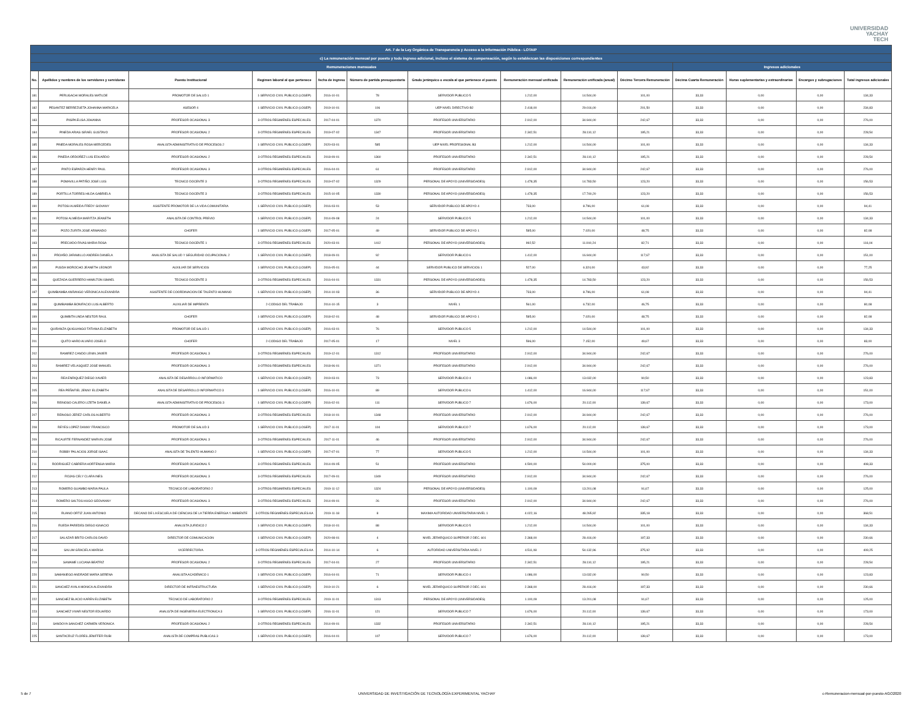UNIVERSIDAD
YACHAY
TECH
| Art. 7 de la Ley Orgánica de Transparencia y Acceso a la Información Pública - LOTAIP | | | | | | | | | | | | | |
| c) La remuneración mensual por puesto y todo ingreso adicional, incluso el sistema de compensación, según lo establezcan las disposiciones correspondientes | | | | | | | | | | | | | |
| Remuneraciones mensuales | | | | | | | | | | Ingresos adicionales | | | |
| No. | Apellidos y nombres de los servidores y servidoras | Puesto Institucional | Regimen laboral al que pertenece | fecha de ingreso | Número de partida presupuestaria | Grado jerárquico o escala al que pertenece el puesto | Remuneración mensual unificada | Remuneración unificada (anual) | Décimo Tercera Remuneración | Décima Cuarta Remuneración | Horas suplementarias y extraordinarias | Encargos y subrogaciones | Total ingresos adicionales |
| 181 | PERUGACHI MORALES MATILDE | PROMOTOR DE SALUD 1 | 1-SERVICIO CIVIL PUBLICO (LOSEP) | 2016-10-01 | 78 | SERVIDOR PUBLICO 5 | 1.212,00 | 14.544,00 | 101,00 | 33,33 | 0,00 | 0,00 | 134,33 |
| 182 | PESANTEZ BERREZUETA JOHANNA MARICELA | ASESOR 4 | 1-SERVICIO CIVIL PUBLICO (LOSEP) | 2019-10-01 | 106 | UEP NIVEL DIRECTIVO B2 | 2.418,00 | 29.016,00 | 201,50 | 33,33 | 0,00 | 0,00 | 234,83 |
| 183 | PIISPA ELISA JOHANNA | PROFESOR OCASIONAL 3 | 3-OTROS REGIMENES ESPECIALES | 2017-04-01 | 1370 | PROFESOR UNIVERSITARIO | 2.912,00 | 34.944,00 | 242,67 | 33,33 | 0,00 | 0,00 | 276,00 |
| 184 | PINEDA ARIAS ISRAEL GUSTAVO | PROFESOR OCASIONAL 2 | 3-OTROS REGIMENES ESPECIALES | 2019-07-02 | 1347 | PROFESOR UNIVERSITARIO | 2.342,51 | 28.110,12 | 195,21 | 33,33 | 0,00 | 0,00 | 228,54 |
| 185 | PINEDA MORALES ROSA MERCEDES | ANALISTA ADMINISTRATIVO DE PROCESOS 2 | 1-SERVICIO CIVIL PUBLICO (LOSEP) | 2020-03-01 | 585 | UEP NIVEL PROFESIONAL B3 | 1.212,00 | 14.544,00 | 101,00 | 33,33 | 0,00 | 0,00 | 134,33 |
| 186 | PINEDA ORDOÑEZ LUIS EDUARDO | PROFESOR OCASIONAL 2 | 3-OTROS REGIMENES ESPECIALES | 2018-09-01 | 1360 | PROFESOR UNIVERSITARIO | 2.342,51 | 28.110,12 | 195,21 | 33,33 | 0,00 | 0,00 | 228,54 |
| 187 | PINTO ESPARZA HENRY PAUL | PROFESOR OCASIONAL 3 | 3-OTROS REGIMENES ESPECIALES | 2016-04-01 | 61 | PROFESOR UNIVERSITARIO | 2.912,00 | 34.944,00 | 242,67 | 33,33 | 0,00 | 0,00 | 276,00 |
| 188 | POMAVILLA PATIÑO JOSE LUIS | TECNICO DOCENTE 3 | 3-OTROS REGIMENES ESPECIALES | 2019-07-02 | 1329 | PERSONAL DE APOYO (UNIVERSIDADES) | 1.478,35 | 14.783,50 | 123,20 | 33,33 | 0,00 | 0,00 | 156,53 |
| 189 | PORTILLA TORRES HILDA GABRIELA | TECNICO DOCENTE 3 | 3-OTROS REGIMENES ESPECIALES | 2015-10-05 | 1330 | PERSONAL DE APOYO (UNIVERSIDADES) | 1.478,35 | 17.740,20 | 123,20 | 33,33 | 0,00 | 0,00 | 156,53 |
| 190 | POTOSI ALMEIDA FREDY GIOVANY | ASISTENTE PROMOTOR DE LA VIDA COMUNITARIA | 1-SERVICIO CIVIL PUBLICO (LOSEP) | 2016-03-01 | 53 | SERVIDOR PUBLICO DE APOYO 4 | 733,00 | 8.796,00 | 61,08 | 33,33 | 0,00 | 0,00 | 94,41 |
| 191 | POTOSI ALMEIDA MARITZA JEANETH | ANALISTA DE CONTROL PREVIO | 1-SERVICIO CIVIL PUBLICO (LOSEP) | 2014-09-08 | 24 | SERVIDOR PUBLICO 5 | 1.212,00 | 14.544,00 | 101,00 | 33,33 | 0,00 | 0,00 | 134,33 |
| 192 | POZO ZURITA JOSE ARMANDO | CHOFER | 1-SERVICIO CIVIL PUBLICO (LOSEP) | 2017-05-01 | 49 | SERVIDOR PUBLICO DE APOYO 1 | 585,00 | 7.020,00 | 48,75 | 33,33 | 0,00 | 0,00 | 82,08 |
| 193 | PRECIADO RIVAS MARIA ROSA | TECNICO DOCENTE 1 | 3-OTROS REGIMENES ESPECIALES | 2020-03-01 | 1412 | PERSONAL DE APOYO (UNIVERSIDADES) | 992,52 | 11.910,24 | 82,71 | 33,33 | 0,00 | 0,00 | 116,04 |
| 194 | PROAÑO JARAMILLO ANDREA DANIELA | ANALISTA DE SALUD Y SEGURIDAD OCUPACIONAL 2 | 1-SERVICIO CIVIL PUBLICO (LOSEP) | 2018-09-01 | 92 | SERVIDOR PUBLICO 6 | 1.412,00 | 16.944,00 | 117,67 | 33,33 | 0,00 | 0,00 | 151,00 |
| 195 | PUSDA MOROCHO JEANETH LEONOR | AUXILIAR DE SERVICIOS | 1-SERVICIO CIVIL PUBLICO (LOSEP) | 2016-05-01 | 44 | SERVIDOR PUBLICO DE SERVICIOS 1 | 527,00 | 6.324,00 | 43,92 | 33,33 | 0,00 | 0,00 | 77,25 |
| 196 | QUEZADA GUERRERO HAMILTON ISMAEL | TECNICO DOCENTE 3 | 3-OTROS REGIMENES ESPECIALES | 2016-04-01 | 1331 | PERSONAL DE APOYO (UNIVERSIDADES) | 1.478,35 | 14.783,50 | 123,20 | 33,33 | 0,00 | 0,00 | 156,53 |
| 197 | QUIMBIAMBA ANRANGO VERONICA ALEXANDRA | ASISTENTE DE COORDINACION DE TALENTO HUMANO | 1-SERVICIO CIVIL PUBLICO (LOSEP) | 2014-10-03 | 36 | SERVIDOR PUBLICO DE APOYO 4 | 733,00 | 8.796,00 | 61,08 | 33,33 | 0,00 | 0,00 | 94,41 |
| 198 | QUIMBIAMBA BONIFACIO LUIS ALBERTO | AUXILIAR DE IMPRENTA | 2-CODIGO DEL TRABAJO | 2014-10-15 | 3 | NIVEL 1 | 561,00 | 6.732,00 | 46,75 | 33,33 | 0,00 | 0,00 | 80,08 |
| 199 | QUIMBITA UNDA NESTOR RAUL | CHOFER | 1-SERVICIO CIVIL PUBLICO (LOSEP) | 2018-02-01 | 48 | SERVIDOR PUBLICO DE APOYO 1 | 585,00 | 7.020,00 | 48,75 | 33,33 | 0,00 | 0,00 | 82,08 |
| 200 | QUIRANZA QUIGUANGO TATIANA ELIZABETH | PROMOTOR DE SALUD 1 | 1-SERVICIO CIVIL PUBLICO (LOSEP) | 2016-03-01 | 76 | SERVIDOR PUBLICO 5 | 1.212,00 | 14.544,00 | 101,00 | 33,33 | 0,00 | 0,00 | 134,33 |
| 201 | QUITO HARO ALVARO JOSELO | CHOFER | 2-CODIGO DEL TRABAJO | 2017-05-01 | 17 | NIVEL 3 | 596,00 | 7.152,00 | 49,67 | 33,33 | 0,00 | 0,00 | 83,00 |
| 202 | RAMIREZ CANDO LENIN JAVIER | PROFESOR OCASIONAL 3 | 3-OTROS REGIMENES ESPECIALES | 2019-12-01 | 1312 | PROFESOR UNIVERSITARIO | 2.912,00 | 34.944,00 | 242,67 | 33,33 | 0,00 | 0,00 | 276,00 |
| 203 | RAMIREZ VELASQUEZ JOSE MANUEL | PROFESOR OCASIONAL 3 | 3-OTROS REGIMENES ESPECIALES | 2018-06-01 | 1371 | PROFESOR UNIVERSITARIO | 2.912,00 | 34.944,00 | 242,67 | 33,33 | 0,00 | 0,00 | 276,00 |
| 204 | REA ENRIQUEZ DIEGO XAVIER | ANALISTA DE DESARROLLO INFORMATICO | 1-SERVICIO CIVIL PUBLICO (LOSEP) | 2019-03-01 | 73 | SERVIDOR PUBLICO 4 | 1.086,00 | 13.032,00 | 90,50 | 33,33 | 0,00 | 0,00 | 123,83 |
| 205 | REA PEÑAFIEL JENNY ELIZABETH | ANALISTA DE DESARROLLO INFORMATICO 3 | 1-SERVICIO CIVIL PUBLICO (LOSEP) | 2016-10-01 | 89 | SERVIDOR PUBLICO 6 | 1.412,00 | 16.944,00 | 117,67 | 33,33 | 0,00 | 0,00 | 151,00 |
| 206 | REINOSO CALERO LIZETH DANIELA | ANALISTA ADMINISTRATIVO DE PROCESOS 3 | 1-SERVICIO CIVIL PUBLICO (LOSEP) | 2016-02-01 | 111 | SERVIDOR PUBLICO 7 | 1.676,00 | 20.112,00 | 139,67 | 33,33 | 0,00 | 0,00 | 173,00 |
| 207 | REINOSO JEREZ CARLOS ALBERTO | PROFESOR OCASIONAL 3 | 3-OTROS REGIMENES ESPECIALES | 2018-10-01 | 1348 | PROFESOR UNIVERSITARIO | 2.912,00 | 34.944,00 | 242,67 | 33,33 | 0,00 | 0,00 | 276,00 |
| 208 | REYES LOPEZ DANNY FRANCISCO | PROMOTOR DE SALUD 3 | 1-SERVICIO CIVIL PUBLICO (LOSEP) | 2017-11-01 | 104 | SERVIDOR PUBLICO 7 | 1.676,00 | 20.112,00 | 139,67 | 33,33 | 0,00 | 0,00 | 173,00 |
| 209 | RICAURTE FERNANDEZ MARVIN JOSE | PROFESOR OCASIONAL 3 | 3-OTROS REGIMENES ESPECIALES | 2017-11-01 | 46 | PROFESOR UNIVERSITARIO | 2.912,00 | 34.944,00 | 242,67 | 33,33 | 0,00 | 0,00 | 276,00 |
| 210 | ROBBY PALACIOS JORGE ISAAC | ANALISTA DE TALENTO HUMANO 2 | 1-SERVICIO CIVIL PUBLICO (LOSEP) | 2017-07-01 | 77 | SERVIDOR PUBLICO 5 | 1.212,00 | 14.544,00 | 101,00 | 33,33 | 0,00 | 0,00 | 134,33 |
| 211 | RODRIGUEZ CABRERA HORTENSIA MARIA | PROFESOR OCASIONAL 5 | 3-OTROS REGIMENES ESPECIALES | 2014-09-05 | 51 | PROFESOR UNIVERSITARIO | 4.500,00 | 54.000,00 | 375,00 | 33,33 | 0,00 | 0,00 | 408,33 |
| 212 | ROJAS CELY CLARA INES | PROFESOR OCASIONAL 3 | 3-OTROS REGIMENES ESPECIALES | 2017-09-01 | 1349 | PROFESOR UNIVERSITARIO | 2.912,00 | 34.944,00 | 242,67 | 33,33 | 0,00 | 0,00 | 276,00 |
| 213 | ROMERO GUAMBO MARIA PAULA | TECNICO DE LABORATORIO 2 | 3-OTROS REGIMENES ESPECIALES | 2019-11-12 | 1324 | PERSONAL DE APOYO (UNIVERSIDADES) | 1.100,09 | 13.201,08 | 91,67 | 33,33 | 0,00 | 0,00 | 125,00 |
| 214 | ROMERO SALTOS HUGO GEOVANNY | PROFESOR OCASIONAL 3 | 3-OTROS REGIMENES ESPECIALES | 2014-09-01 | 26 | PROFESOR UNIVERSITARIO | 2.912,00 | 34.944,00 | 242,67 | 33,33 | 0,00 | 0,00 | 276,00 |
| 215 | RUANO ORTIZ JUAN ANTONIO | DECANO DE LA ESCUELA DE CIENCIAS DE LA TIERRA ENERGIA Y AMBIENTE | 3-OTROS REGIMENES ESPECIALES AA | 2019-11-18 | 8 | MAXIMA AUTORIDAD UNIVERSITARIA NIVEL 1 | 4.022,16 | 48.265,92 | 335,18 | 33,33 | 0,00 | 0,00 | 368,51 |
| 216 | RUEDA PAREDES DIEGO IGNACIO | ANALISTA JURIDICO 2 | 1-SERVICIO CIVIL PUBLICO (LOSEP) | 2018-10-01 | 88 | SERVIDOR PUBLICO 5 | 1.212,00 | 14.544,00 | 101,00 | 33,33 | 0,00 | 0,00 | 134,33 |
| 217 | SALAZAR BRITO CARLOS DAVID | DIRECTOR DE COMUNICACION | 1-SERVICIO CIVIL PUBLICO (LOSEP) | 2020-08-01 | 4 | NIVEL JERARQUICO SUPERIOR 2 DEC. 601 | 2.368,00 | 28.416,00 | 197,33 | 33,33 | 0,00 | 0,00 | 230,66 |
| 218 | SALUM GRACIELA MARISA | VICERRECTOR/A | 3-OTROS REGIMENES ESPECIALES AA | 2014-10-14 | 6 | AUTORIDAD UNIVERSITARIA NIVEL 2 | 4.511,08 | 54.132,96 | 375,92 | 33,33 | 0,00 | 0,00 | 409,25 |
| 219 | SAMAME LUCIANA BEATRIZ | PROFESOR OCASIONAL 2 | 3-OTROS REGIMENES ESPECIALES | 2017-04-01 | 27 | PROFESOR UNIVERSITARIO | 2.342,51 | 28.110,12 | 195,21 | 33,33 | 0,00 | 0,00 | 228,54 |
| 220 | SAMANIEGO ANDRADE MARIA SERENA | ANALISTA ACADÉMICO 1 | 1-SERVICIO CIVIL PUBLICO (LOSEP) | 2016-04-01 | 71 | SERVIDOR PUBLICO 4 | 1.086,00 | 13.032,00 | 90,50 | 33,33 | 0,00 | 0,00 | 123,83 |
| 221 | SANCHEZ AYALA MONICA ALEXANDRA | DIRECTOR DE INFRAESTRUCTURA | 1-SERVICIO CIVIL PUBLICO (LOSEP) | 2019-10-21 | 6 | NIVEL JERARQUICO SUPERIOR 2 DEC. 601 | 2.368,00 | 28.416,00 | 197,33 | 33,33 | 0,00 | 0,00 | 230,66 |
| 222 | SANCHEZ BLACIO KAREN ELIZABETH | TECNICO DE LABORATORIO 2 | 3-OTROS REGIMENES ESPECIALES | 2019-11-01 | 1313 | PERSONAL DE APOYO (UNIVERSIDADES) | 1.100,09 | 13.201,08 | 91,67 | 33,33 | 0,00 | 0,00 | 125,00 |
| 223 | SANCHEZ VIVAR NESTOR EDUARDO | ANALISTA DE INGENIERIA ELECTRONICA 3 | 1-SERVICIO CIVIL PUBLICO (LOSEP) | 2016-11-01 | 121 | SERVIDOR PUBLICO 7 | 1.676,00 | 20.112,00 | 139,67 | 33,33 | 0,00 | 0,00 | 173,00 |
| 224 | SANDOYA SANCHEZ CARMEN VERONICA | PROFESOR OCASIONAL 2 | 3-OTROS REGIMENES ESPECIALES | 2014-09-01 | 1332 | PROFESOR UNIVERSITARIO | 2.342,51 | 28.110,12 | 195,21 | 33,33 | 0,00 | 0,00 | 228,54 |
| 225 | SANTACRUZ FLORES JENIFFER RUBI | ANALISTA DE COMPRAS PUBLICAS 3 | 1-SERVICIO CIVIL PUBLICO (LOSEP) | 2016-04-01 | 107 | SERVIDOR PUBLICO 7 | 1.676,00 | 20.112,00 | 139,67 | 33,33 | 0,00 | 0,00 | 173,00 |
5 de 7 UNIVERSIDAD DE INVESTIGACIÓN DE TECNOLOGÍA EXPERIMENTAL YACHAY c-Remuneracion-mensual-por-puesto-AGO2020